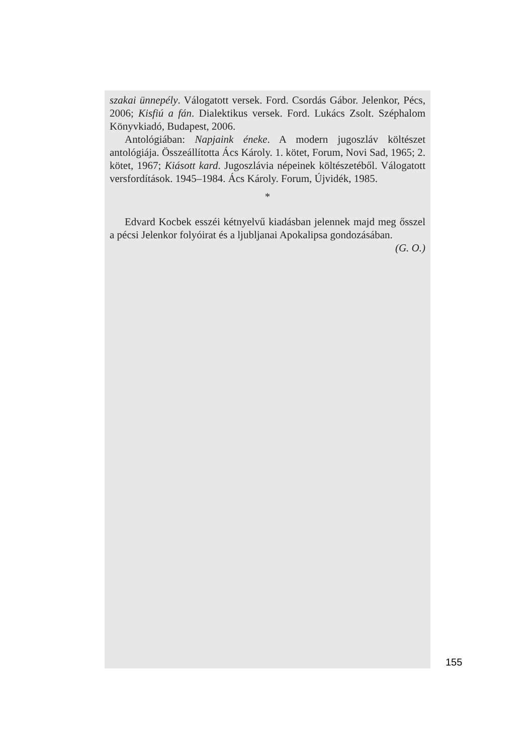szakai ünnepély. Válogatott versek. Ford. Csordás Gábor. Jelenkor, Pécs, 2006; Kisfiú a fán. Dialektikus versek. Ford. Lukács Zsolt. Széphalom Könyvkiadó, Budapest, 2006.
Antológiában: Napjaink éneke. A modern jugoszláv költészet antológiája. Összeállította Ács Károly. 1. kötet, Forum, Novi Sad, 1965; 2. kötet, 1967; Kiásott kard. Jugoszlávia népeinek költészetéből. Válogatott versfordítások. 1945–1984. Ács Károly. Forum, Újvidék, 1985.
*
Edvard Kocbek esszéi kétnyelvű kiadásban jelennek majd meg ősszel a pécsi Jelenkor folyóirat és a ljubljanai Apokalipsa gondozásában.
(G. O.)
155